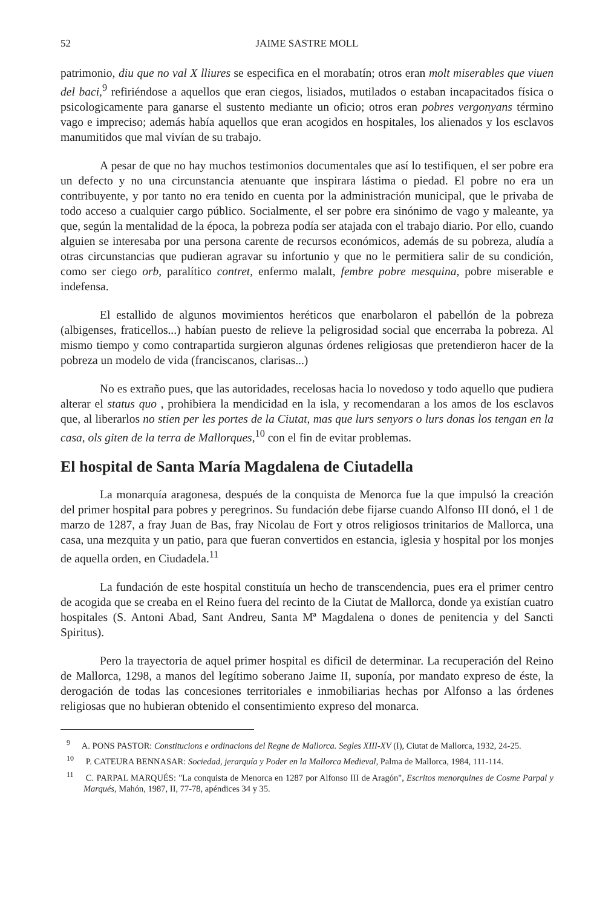52 JAIME SASTRE MOLL
patrimonio, diu que no val X lliures se especifica en el morabatín; otros eran molt miserables que viuen del baci,<sup>9</sup> refiriéndose a aquellos que eran ciegos, lisiados, mutilados o estaban incapacitados física o psicologicamente para ganarse el sustento mediante un oficio; otros eran pobres vergonyans término vago e impreciso; además había aquellos que eran acogidos en hospitales, los alienados y los esclavos manumitidos que mal vivían de su trabajo.
A pesar de que no hay muchos testimonios documentales que así lo testifiquen, el ser pobre era un defecto y no una circunstancia atenuante que inspirara lástima o piedad. El pobre no era un contribuyente, y por tanto no era tenido en cuenta por la administración municipal, que le privaba de todo acceso a cualquier cargo público. Socialmente, el ser pobre era sinónimo de vago y maleante, ya que, según la mentalidad de la época, la pobreza podía ser atajada con el trabajo diario. Por ello, cuando alguien se interesaba por una persona carente de recursos económicos, además de su pobreza, aludía a otras circunstancias que pudieran agravar su infortunio y que no le permitiera salir de su condición, como ser ciego orb, paralítico contret, enfermo malalt, fembre pobre mesquina, pobre miserable e indefensa.
El estallido de algunos movimientos heréticos que enarbolaron el pabellón de la pobreza (albigenses, fraticellos...) habían puesto de relieve la peligrosidad social que encerraba la pobreza. Al mismo tiempo y como contrapartida surgieron algunas órdenes religiosas que pretendieron hacer de la pobreza un modelo de vida (franciscanos, clarisas...)
No es extraño pues, que las autoridades, recelosas hacia lo novedoso y todo aquello que pudiera alterar el status quo , prohibiera la mendicidad en la isla, y recomendaran a los amos de los esclavos que, al liberarlos no stien per les portes de la Ciutat, mas que lurs senyors o lurs donas los tengan en la casa, ols giten de la terra de Mallorques,<sup>10</sup> con el fin de evitar problemas.
El hospital de Santa María Magdalena de Ciutadella
La monarquía aragonesa, después de la conquista de Menorca fue la que impulsó la creación del primer hospital para pobres y peregrinos. Su fundación debe fijarse cuando Alfonso III donó, el 1 de marzo de 1287, a fray Juan de Bas, fray Nicolau de Fort y otros religiosos trinitarios de Mallorca, una casa, una mezquita y un patio, para que fueran convertidos en estancia, iglesia y hospital por los monjes de aquella orden, en Ciudadela.<sup>11</sup>
La fundación de este hospital constituía un hecho de transcendencia, pues era el primer centro de acogida que se creaba en el Reino fuera del recinto de la Ciutat de Mallorca, donde ya existían cuatro hospitales (S. Antoni Abad, Sant Andreu, Santa Mª Magdalena o dones de penitencia y del Sancti Spiritus).
Pero la trayectoria de aquel primer hospital es dificil de determinar. La recuperación del Reino de Mallorca, 1298, a manos del legítimo soberano Jaime II, suponía, por mandato expreso de éste, la derogación de todas las concesiones territoriales e inmobiliarias hechas por Alfonso a las órdenes religiosas que no hubieran obtenido el consentimiento expreso del monarca.
<sup>9</sup> A. PONS PASTOR: Constitucions e ordinacions del Regne de Mallorca. Segles XIII-XV (I), Ciutat de Mallorca, 1932, 24-25.
<sup>10</sup> P. CATEURA BENNASAR: Sociedad, jerarquía y Poder en la Mallorca Medieval, Palma de Mallorca, 1984, 111-114.
<sup>11</sup> C. PARPAL MARQUÉS: "La conquista de Menorca en 1287 por Alfonso III de Aragón", Escritos menorquines de Cosme Parpal y Marqués, Mahón, 1987, II, 77-78, apéndices 34 y 35.